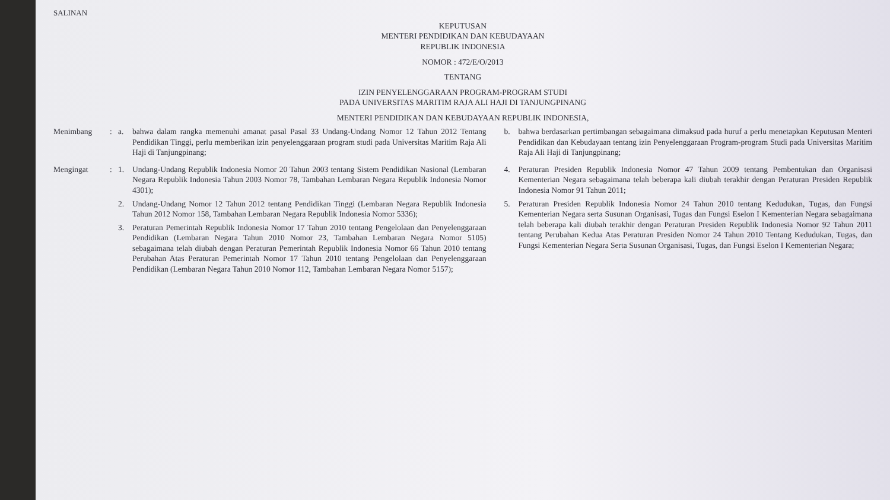SALINAN
KEPUTUSAN
MENTERI PENDIDIKAN DAN KEBUDAYAAN
REPUBLIK INDONESIA
NOMOR : 472/E/O/2013
TENTANG
IZIN PENYELENGGARAAN PROGRAM-PROGRAM STUDI
PADA UNIVERSITAS MARITIM RAJA ALI HAJI DI TANJUNGPINANG
MENTERI PENDIDIKAN DAN KEBUDAYAAN REPUBLIK INDONESIA,
Menimbang : a. bahwa dalam rangka memenuhi amanat pasal Pasal 33 Undang-Undang Nomor 12 Tahun 2012 Tentang Pendidikan Tinggi, perlu memberikan izin penyelenggaraan program studi pada Universitas Maritim Raja Ali Haji di Tanjungpinang;
b. bahwa berdasarkan pertimbangan sebagaimana dimaksud pada huruf a perlu menetapkan Keputusan Menteri Pendidikan dan Kebudayaan tentang izin Penyelenggaraan Program-program Studi pada Universitas Maritim Raja Ali Haji di Tanjungpinang;
Mengingat : 1. Undang-Undang Republik Indonesia Nomor 20 Tahun 2003 tentang Sistem Pendidikan Nasional (Lembaran Negara Republik Indonesia Tahun 2003 Nomor 78, Tambahan Lembaran Negara Republik Indonesia Nomor 4301);
2. Undang-Undang Nomor 12 Tahun 2012 tentang Pendidikan Tinggi (Lembaran Negara Republik Indonesia Tahun 2012 Nomor 158, Tambahan Lembaran Negara Republik Indonesia Nomor 5336);
3. Peraturan Pemerintah Republik Indonesia Nomor 17 Tahun 2010 tentang Pengelolaan dan Penyelenggaraan Pendidikan (Lembaran Negara Tahun 2010 Nomor 23, Tambahan Lembaran Negara Nomor 5105) sebagaimana telah diubah dengan Peraturan Pemerintah Republik Indonesia Nomor 66 Tahun 2010 tentang Perubahan Atas Peraturan Pemerintah Nomor 17 Tahun 2010 tentang Pengelolaan dan Penyelenggaraan Pendidikan (Lembaran Negara Tahun 2010 Nomor 112, Tambahan Lembaran Negara Nomor 5157);
4. Peraturan Presiden Republik Indonesia Nomor 47 Tahun 2009 tentang Pembentukan dan Organisasi Kementerian Negara sebagaimana telah beberapa kali diubah terakhir dengan Peraturan Presiden Republik Indonesia Nomor 91 Tahun 2011;
5. Peraturan Presiden Republik Indonesia Nomor 24 Tahun 2010 tentang Kedudukan, Tugas, dan Fungsi Kementerian Negara serta Susunan Organisasi, Tugas dan Fungsi Eselon I Kementerian Negara sebagaimana telah beberapa kali diubah terakhir dengan Peraturan Presiden Republik Indonesia Nomor 92 Tahun 2011 tentang Perubahan Kedua Atas Peraturan Presiden Nomor 24 Tahun 2010 Tentang Kedudukan, Tugas, dan Fungsi Kementerian Negara Serta Susunan Organisasi, Tugas, dan Fungsi Eselon I Kementerian Negara;